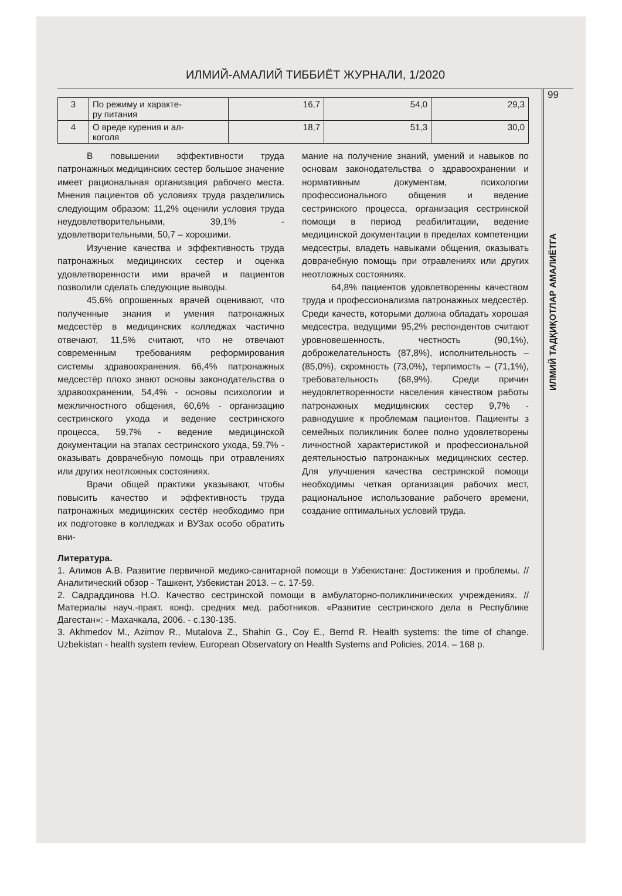ИЛМИЙ-АМАЛИЙ ТИББИЁТ ЖУРНАЛИ, 1/2020
| 3 | По режиму и характе- ру питания | 16,7 | 54,0 | 29,3 |
| 4 | О вреде курения и ал- коголя | 18,7 | 51,3 | 30,0 |
В повышении эффективности труда патронажных медицинских сестер большое значение имеет рациональная организация рабочего места. Мнения пациентов об условиях труда разделились следующим образом: 11,2% оценили условия труда неудовлетворительными, 39,1% - удовлетворительными, 50,7 – хорошими.
Изучение качества и эффективность труда патронажных медицинских сестер и оценка удовлетворенности ими врачей и пациентов позволили сделать следующие выводы.
45,6% опрошенных врачей оценивают, что полученные знания и умения патронажных медсестёр в медицинских колледжах частично отвечают, 11,5% считают, что не отвечают современным требованиям реформирования системы здравоохранения. 66,4% патронажных медсестёр плохо знают основы законодательства о здравоохранении, 54,4% - основы психологии и межличностного общения, 60,6% - организацию сестринского ухода и ведение сестринского процесса, 59,7% - ведение медицинской документации на этапах сестринского ухода, 59,7% - оказывать доврачебную помощь при отравлениях или других неотложных состояниях.
Врачи общей практики указывают, чтобы повысить качество и эффективность труда патронажных медицинских сестёр необходимо при их подготовке в колледжах и ВУЗах особо обратить вни-
мание на получение знаний, умений и навыков по основам законодательства о здравоохранении и нормативным документам, психологии профессионального общения и ведение сестринского процесса, организация сестринской помощи в период реабилитации, ведение медицинской документации в пределах компетенции медсестры, владеть навыками общения, оказывать доврачебную помощь при отравлениях или других неотложных состояниях.
64,8% пациентов удовлетворенны качеством труда и профессионализма патронажных медсестёр. Среди качеств, которыми должна обладать хорошая медсестра, ведущими 95,2% респондентов считают уровновешенность, честность (90,1%), доброжелательность (87,8%), исполнительность – (85,0%), скромность (73,0%), терпимость – (71,1%), требовательность (68,9%). Среди причин неудовлетворенности населения качеством работы патронажных медицинских сестер 9,7% - равнодушие к проблемам пациентов. Пациенты з семейных поликлиник более полно удовлетворены личностной характеристикой и профессиональной деятельностью патронажных медицинских сестер. Для улучшения качества сестринской помощи необходимы четкая организация рабочих мест, рациональное использование рабочего времени, создание оптимальных условий труда.
Литература.
1. Алимов А.В. Развитие первичной медико-санитарной помощи в Узбекистане: Достижения и проблемы. //Аналитический обзор - Ташкент, Узбекистан 2013. – с. 17-59.
2. Садраддинова Н.О. Качество сестринской помощи в амбулаторно-поликлинических учреждениях. // Материалы науч.-практ. конф. средних мед. работников. «Развитие сестринского дела в Республике Дагестан»: - Махачкала, 2006. - с.130-135.
3. Akhmedov M., Azimov R., Mutalova Z., Shahin G., Coy E., Bernd R. Health systems: the time of change. Uzbekistan - health system review, European Observatory on Health Systems and Policies, 2014. – 168 p.
99
ИЛМИЙ ТАДҚИҚОТЛАР АМАЛИЁТГА